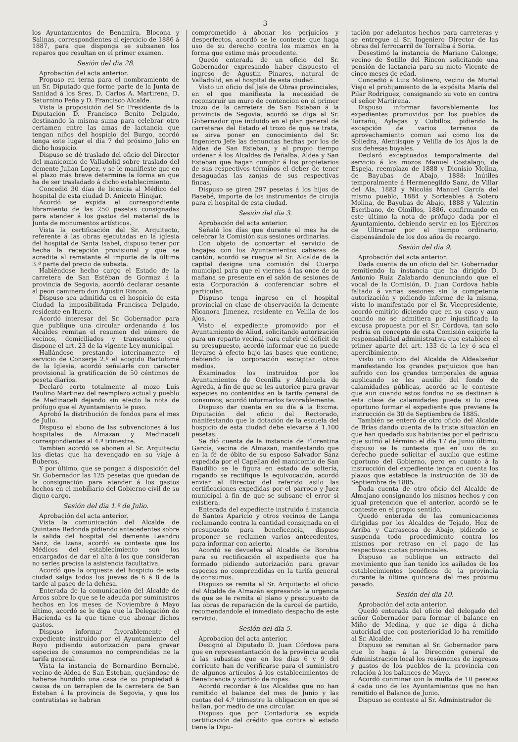3
los Ayuntamientos de Benamira, Blocona y Salinas, correspondientes al ejercicio de 1886 á 1887, para que disponga se subsanen los reparos que resultan en el primer examen.
Sesión del dia 28.
Aprobación del acta anterior.
Propuso en terna para el nombramiento de un Sr. Diputado que forme parte de la Junta de Sanidad á los Sres. D. Carlos A. Martirena, D. Saturnino Peña y D. Francisco Alcalde.
Vista la proposición del Sr. Presidente de la Diputación D. Francisco Benito Delgado, destinando la misma suma para celebrar otro certamen entre las amas de lactancia que tengan niños del hospicio del Burgo, acordó tenga este lugar el día 7 del próximo Julio en dicho hospicio.
Dispuso se dé traslado del oficio del Director del manicomio de Valladolid sobre traslado del demente Julian Lopez, y se le manifieste que en el plazo más breve determine la forma en que ha de ser trasladado á dicho establecimiento.
Concedió 30 días de licencia al Médico del hospital de esta ciudad D. Aniceto Hinojar.
Acordó se expida el correspondiente libramiento de las 250 pesetas consignadas para atender á los gastos del material de la Junta de monumentos artísticos.
Vista la certificación del Sr. Arquitecto, referente á las obras ejecutadas en la iglesia del hospital de Santa Isabel, dispuso tener por hecha la recepción provisional y que se acredite al rematante el importe de la última 3.ª parte del precio de subasta.
Habiéndose hecho cargo el Estado de la carretera de San Estéban de Gormaz á la provincia de Segovia, acordó declarar cesante al peon caminero don Agustin Rincon.
Dispuso sea admitida en el hospicio de esta Ciudad la imposibilitada Francisca Delgado, residente en Ituero.
Acordó interesar del Sr. Gobernador para que publique una circular ordenando á los Alcaldes remitan el resumen del número de vecinos, domiciliados y transeuntes que dispone el art. 23 de la vigente Ley municipal.
Hallándose prestando interinamente el servicio de Conserje 2.º el acogido Bartolomé de la Iglesia, acordó señalarle con caracter provisional la gratificación de 50 céntimos de peseta diarios.
Declaró corto totalmente al mozo Luis Paulino Martinez del reemplazo actual y pueblo de Medinaceli dejando sin efecto la nota de prófugo que el Ayuntamiento le puso.
Aprobó la distribución de fondos para el mes de Julio.
Dispuso el abono de las subvenciones á los hospitales de Almazan y Medinaceli correspondientes al 4.º trimestre.
Tambien acordó se abonen al Sr. Arquitecto las dietas que ha devengado en su viaje á Buberos.
Y por último, que se pongan á disposición del Sr. Gobernador las 125 pesetas que quedan de la consignación para atender á los gastos hechos en el mobiliario del Gobierno civil de su digno cargo.
Sesión del dia 1.º de Julio.
Aprobación del acta anterior.
Vista la comunicación del Alcalde de Quintana Redonda pidiendo antecedentes sobre la salida del hospital del demente Leandro Sanz, de Izana, acordó se conteste que los Médicos del establecimiento son los encargados de dar el alta á los que consideran no serles precisa la asistencia facultativa.
Acordó que la orquesta del hospicio de esta ciudad salga todos los jueves de 6 á 8 de la tarde al paseo de la dehesa.
Enterada de la comunicación del Alcalde de Arcos sobre lo que se le adeuda por suministros hechos en los meses de Noviembre á Mayo último, acordó se le diga que la Delegación de Hacienda es la que tiene que abonar dichos gastos.
Dispuso informar favorablemente el expediente instruido por el Ayuntamiento del Royo pidiendo autorización para gravar especies de consumos no comprendidas ne la tarifa general.
Vista la instancia de Bernardino Bernabé, vecino de Aldea de San Esteban, quejándose de haberse hundido una casa de su propiedad á causa de un terraplen de la carretera de San Esteban á la provincia de Segovia, y que los contratistas se habran
comprometido á abonar los perjuicios y desperfectos, acordó se le conteste que haga uso de su derecho contra los mismos en la forma que estime más procedente.
Quedó enterada de un oficio del Sr. Gobernador expresando haber dispuesto el ingreso de Agustin Pinares, natural de Valladolid, en el hospital de esta ciudad.
Visto un oficio del Jefe de Obras provinciales, en el que manifiesta la necesidad de reconstruir un muro de contencion en el primer trozo de la carretera de San Esteban á la provincia de Segovia, acordó se diga al Sr. Gobernador que incluido en el plan general de carreteras del Estado el trozo de que se trata, se sirva poner en conocimiento del Sr. Ingeniero Jefe las denuncias hechas por los de Aldea de San Esteban, y al propio tiempo ordenar á los Alcaldes de Peñalba, Aldea y San Esteban que hagan cumplir á los propietarios de sus respectivos términos el deber de tener desaguadas las zanjas de sus respectivas fincas.
Dispuso se giren 297 pesetas á los hijos de Basebé, importe de los instrumentos de cirujía para el hospital de esta ciudad.
Sesión del dia 3.
Aprobación del acta anterior.
Señaló los días que durante el mes ha de celebrar la Comisión sus sesiones ordinarias.
Con objeto de concertar el servicio de bagajes con los Ayuntamientos cabezas de cantón, acordó se ruegue al Sr. Alcalde de la capital designe una comisión del Cuerpo municipal para que el viernes á las once de su mañana se presente en el salón de sesiones de esta Corporación á conferenciar sobre el particular.
Dispuso tenga ingreso en el hospital provincial en clase de observación la demente Nicanora Jimenez, residente en Velilla de los Ajos.
Visto el expediente promovido por el Ayuntamiento de Aliud, solicitando autorización para un reparto vecinal para cubrir el déficit de su presupuesto, acordó informar que no puede llevarse á efecto bajo las bases que contiene, debiendo la corporación escogitar otros medios.
Examinados los instruidos por los Ayuntamientos de Ocenilla y Aldehuela de Agreda, á fin de que se les autorice para gravar especies no contenidas en la tarifa general de consumos, acordó informarlos favorablemente.
Dispuso dar cuenta en su día á la Excma. Diputación del oficio del Rectorado, manifestando que la dotación de la escuela del hospicio de esta ciudad debe elevarse á 1.100 pesetas.
Se dió cuenta de la instancia de Florentina García, vecina de Almazan, manifestando que en la fé de óbito de su esposo Salvador Sanz expedida por el Capellan del manicomio de San Baudilio se le figura en estado de soltería, rogando se rectifique la equivocación, acordó enviar al Director del referido asilo las certificaciones expedidas por el párroco y Juez municipal á fin de que se subsane el error si existiera.
Enterada del expediente instruido á instancia de Santos Aparicio y otros vecinos de Langa reclamando contra la cantidad consignada en el presupuesto para beneficencia, dispuso proponer se reclamen varios antecedentes, para informar con acierto.
Acordó se devuelva al Alcalde de Borobia para su rectificación el expediente que ha formado pidiendo autorización para gravar especies no comprendidas en la tarifa general de consumos.
Dispuso se remita al Sr. Arquitecto el oficio del Alcalde de Almazán expresando la urgencia de que se le remita el plano y presupuesto de las obras de reparación de la carcel de partido, recomendandole el inmediato despacho de este servicio.
Sesión del dia 5.
Aprobacion del acta anterior.
Designó al Diputado D. Juan Córdova para que en representantación de la provincia acuda á las subastas que en los dias 6 y 9 del corriente han de verificarse para el suministro de algunos artículos á los establecimientos de Beneficencia y surtido de ropas.
Acordó recordar á los Alcaldes que no han remitido el balance del mes de Junio y las cuotas del 4.º trimestre la obligacion en que sé hallan, por medio de una circular.
Dispuso que por Contaduria se expida certificación del crédito que contra el estado tiene la Dipu-
tación por adelantos hechos para carreteras y se entregue al Sr. Ingeniero Director de las obras del ferrocarril de Torralba á Soria.
Desestimó la instancia de Mariano Calonge, vecino de Sotillo del Rincon solicitando una pensión de lactancia para su nieto Vicente de cinco meses de edad.
Concedió á Luis Molinero, vecino de Muriel Viejo el prohijamiento de la expósita María del Pilar Rodriguez, consignando su voto en contra el señor Martirena.
Dispuso informar favorablemente los expedientes promovidos por los pueblos de Torraño, Aylagas y Cubillos, pidiendo la excepción de varios terrenos de aprovechamiento comun así como los de Soliedra, Alentisque y Velilla de los Ajos la de sus dehesas boyales.
Declaró exceptuados temporalmente del servicio á los mozos Manuel Costalago, de Espeja, reemplazo de 1888 y Dionisio Molina, de Bayubas de Abajo, 1888: Inútiles temporalmente á Hermenegildo Sanz, de Villar del Ala, 1883 y Nicolás Manuel García del mismo pueblo, 1884 y Sorteables á Sotero Molina, de Bayubas de Abajo, 1888 y Valentin Escribano, de Olmillos, 1886, confirmando en este último la nota de prófugo dada por el Ayuntamiento, debiendo servir en los Ejércitos de Ultramar por el tiempo ordinario, dispensándole de los dos años de recargo.
Sesión del dia 9.
Aprobación del acta anterior.
Dada cuenta de un oficio del Sr. Gobernador remitiendo la instancia que ha dirigido D. Antonio Ruiz Zalabardo denunciando que el vocal de la Comisión, D. Juan Cordova habia faltado á varias sesiones sin la competente autorización y pidiendo informe de la misma, visto lo manifestado por el Sr. Vicepresidente, acordó emitirlo diciendo que en su caso y aun cuando no se admitiera por injustificada la excusa propuesta por el Sr. Córdova, tan solo podría en concepto de esta Comisión exigirle la responsabilidad administrativa que establece el primer aparte del art. 133 de la ley ó sea el apercibimiento.
Visto un oficio del Alcalde de Aldealseñor manifestando los grandes perjuicios que han sufrido con los grandes temporales de aguas suplicando se les auxilie del fondo de calamidades públicas, acordó se le conteste que aun cuando estos fondos no se destinan á esta clase de calamidades puede si lo cree oportuno formar el expediente que previene la instrucción de 30 de Septiembre de 1885.
También se enteró de otro oficio del Alcalde de Brías dando cuenta de la triste situación en que han quedado sus habitantes por el pedrisco que sufrió el término el día 17 de Junio último, dispuso se le conteste que en uso de su derecho puede solicitar el auxilio que estime oportuno del Gobierno, pero en cuanto á la instrucción del expediente tenga en cuenta los plazos que establece la instrucción de 30 de Septiembre de 1885.
Dada cuenta de otro oficio del Alcalde de Almajano consignando los mismos hechos y con igual pretención que el anterior, acordó se le conteste en el propio sentido.
Quedó enterada de las comunicaciones dirigidas por los Alcaldes de Tejado, Hoz de Arriba y Carrascosa de Abajo, pidiendo se suspenda todo procedimiento contra los mismos por retraso en el pago de las respectivas cuotas provinciales.
Dispuso se publique un extracto del movimiento que han tenido los asilados de los establecimientos benéficos de la provincia durante la última quincena del mes próximo pasado.
Sesión del dia 10.
Aprobación del acta anterior.
Quedó enterada del oficio del delegado del señor Gobernador para formar el balance en Miño de Medina, y que se diga á dicha autoridad que con posterioridad lo ha remitido al Sr. Alcalde.
Dispuso se remitan al Sr. Gobernador para que lo haga á la Dirección general de Administración local los resúmenes de ingresos y gastos de los pueblos de la provincia con relación á los balances de Mayo.
Acordó conminar con la multa de 10 pesetas á cada uno de los Ayuntamientos que no han remitido el Balance de Junio.
Dispuso se conteste al Sr. Administrador de